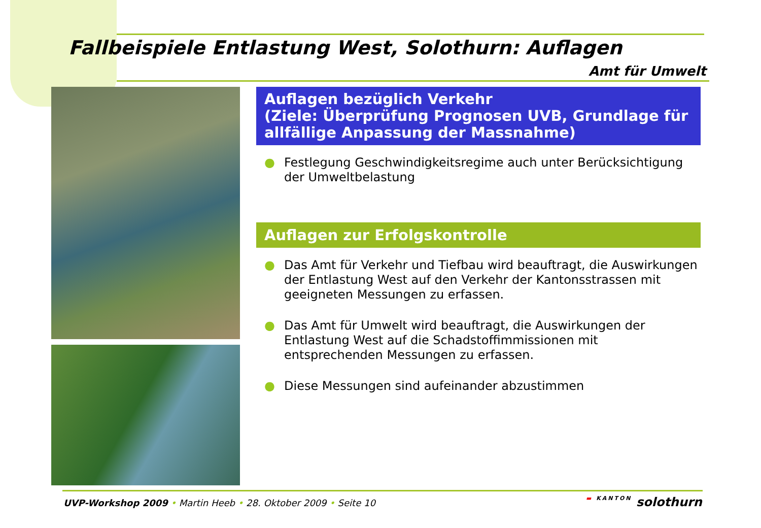Fallbeispiele Entlastung West, Solothurn: Auflagen
Amt für Umwelt
Auflagen bezüglich Verkehr
(Ziele: Überprüfung Prognosen UVB, Grundlage für allfällige Anpassung der Massnahme)
● Festlegung Geschwindigkeitsregime auch unter Berücksichtigung der Umweltbelastung
Auflagen zur Erfolgskontrolle
● Das Amt für Verkehr und Tiefbau wird beauftragt, die Auswirkungen der Entlastung West auf den Verkehr der Kantonsstrassen mit geeigneten Messungen zu erfassen.
● Das Amt für Umwelt wird beauftragt, die Auswirkungen der Entlastung West auf die Schadstoffimmissionen mit entsprechenden Messungen zu erfassen.
● Diese Messungen sind aufeinander abzustimmen
UVP-Workshop 2009 • Martin Heeb • 28. Oktober 2009 • Seite 10
▬ KANTON solothurn